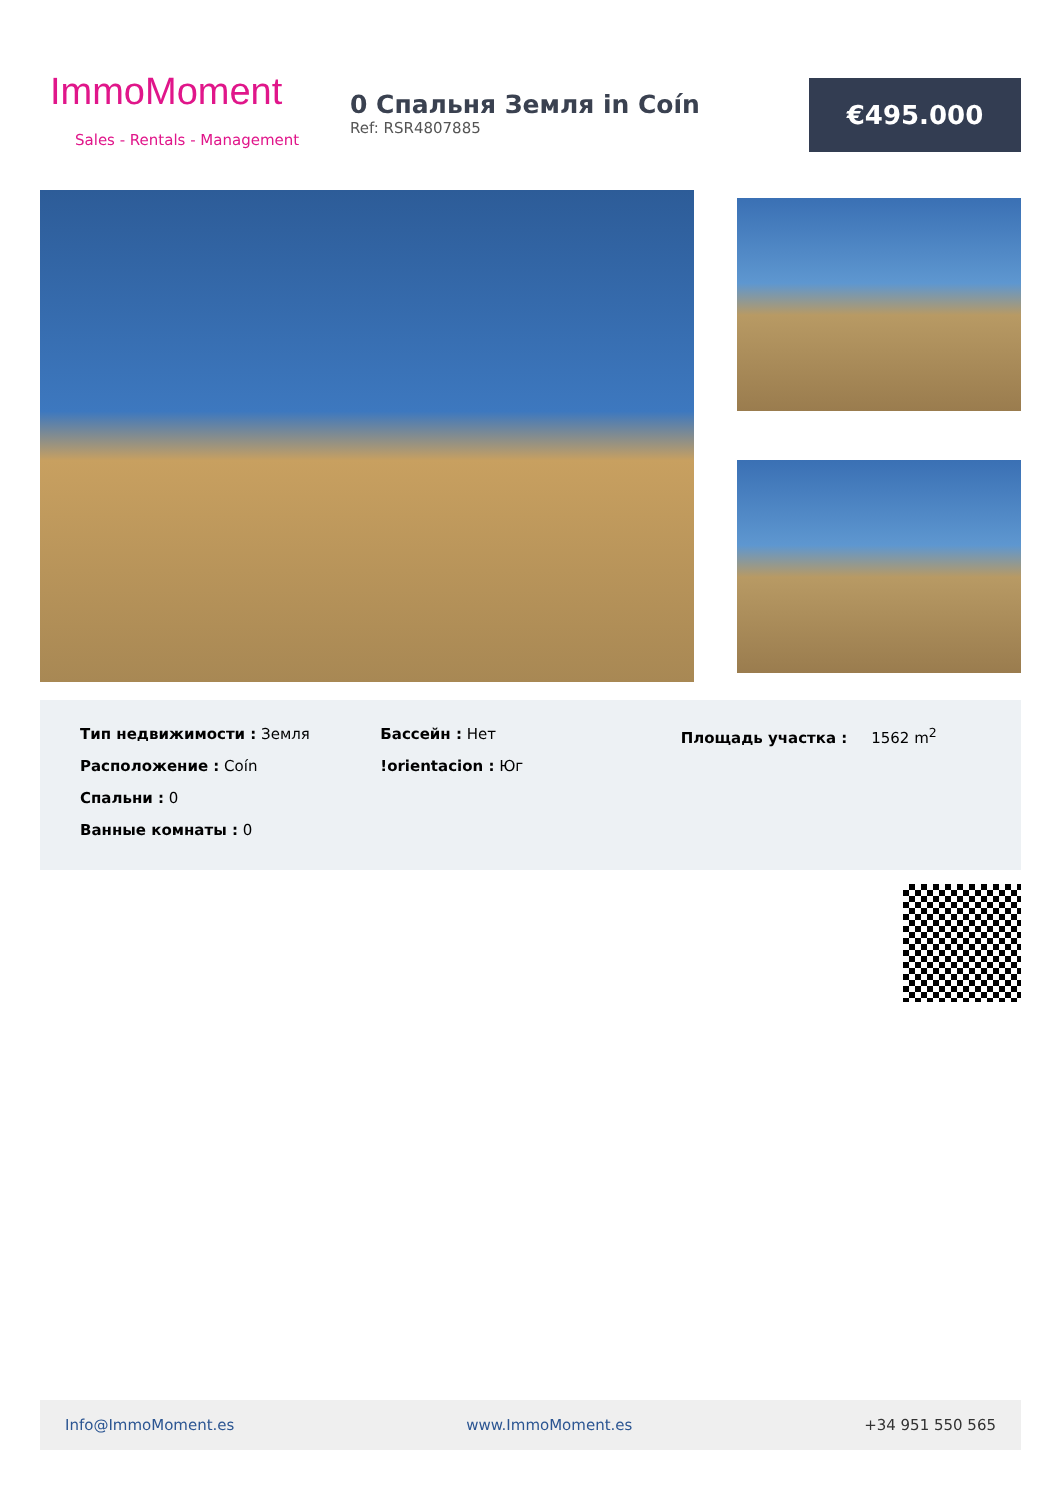ImmoMoment
Sales - Rentals - Management
0 Спальня Земля in Coín
Ref: RSR4807885
€495.000
Тип недвижимости : Земля
Расположение : Coín
Спальни : 0
Ванные комнаты : 0
Бассейн : Нет
!orientacion : Юг
Площадь участка : 1562 m<sup>2</sup>
Info@ImmoMoment.es www.ImmoMoment.es +34 951 550 565